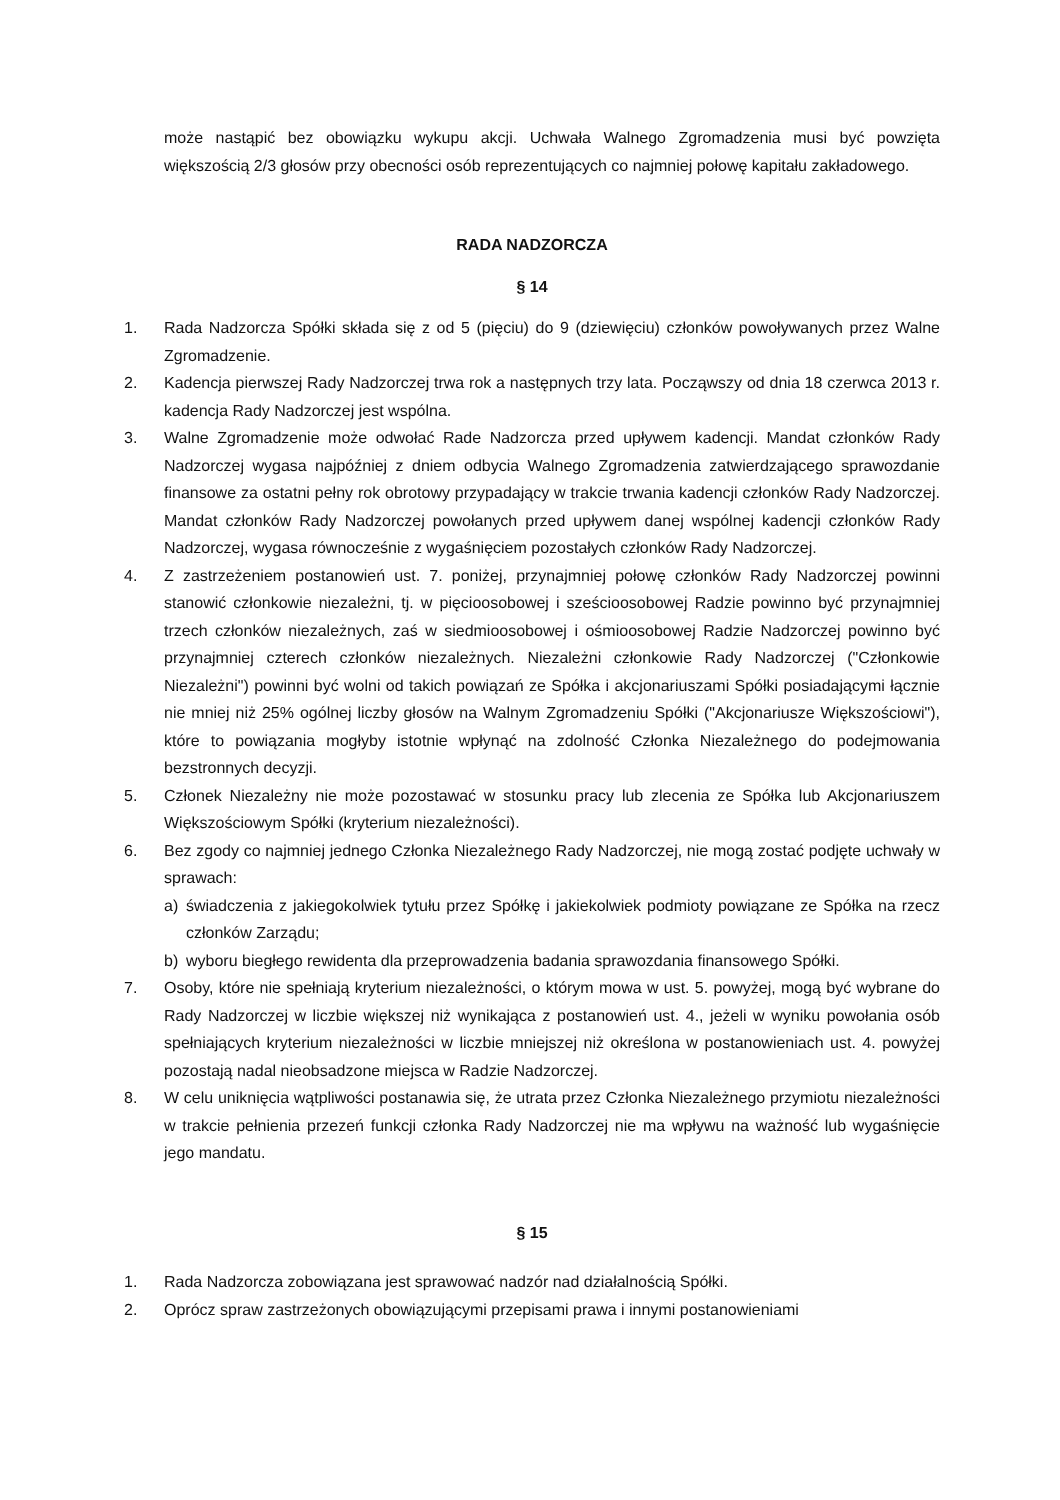może nastąpić bez obowiązku wykupu akcji. Uchwała Walnego Zgromadzenia musi być powzięta większością 2/3 głosów przy obecności osób reprezentujących co najmniej połowę kapitału zakładowego.
RADA NADZORCZA
§ 14
1. Rada Nadzorcza Spółki składa się z od 5 (pięciu) do 9 (dziewięciu) członków powoływanych przez Walne Zgromadzenie.
2. Kadencja pierwszej Rady Nadzorczej trwa rok a następnych trzy lata. Począwszy od dnia 18 czerwca 2013 r. kadencja Rady Nadzorczej jest wspólna.
3. Walne Zgromadzenie może odwołać Rade Nadzorcza przed upływem kadencji. Mandat członków Rady Nadzorczej wygasa najpóźniej z dniem odbycia Walnego Zgromadzenia zatwierdzającego sprawozdanie finansowe za ostatni pełny rok obrotowy przypadający w trakcie trwania kadencji członków Rady Nadzorczej. Mandat członków Rady Nadzorczej powołanych przed upływem danej wspólnej kadencji członków Rady Nadzorczej, wygasa równocześnie z wygaśnięciem pozostałych członków Rady Nadzorczej.
4. Z zastrzeżeniem postanowień ust. 7. poniżej, przynajmniej połowę członków Rady Nadzorczej powinni stanowić członkowie niezależni, tj. w pięcioosobowej i sześcioosobowej Radzie powinno być przynajmniej trzech członków niezależnych, zaś w siedmioosobowej i ośmioosobowej Radzie Nadzorczej powinno być przynajmniej czterech członków niezależnych. Niezależni członkowie Rady Nadzorczej ("Członkowie Niezależni") powinni być wolni od takich powiązań ze Spółka i akcjonariuszami Spółki posiadającymi łącznie nie mniej niż 25% ogólnej liczby głosów na Walnym Zgromadzeniu Spółki ("Akcjonariusze Większościowi"), które to powiązania mogłyby istotnie wpłynąć na zdolność Członka Niezależnego do podejmowania bezstronnych decyzji.
5. Członek Niezależny nie może pozostawać w stosunku pracy lub zlecenia ze Spółka lub Akcjonariuszem Większościowym Spółki (kryterium niezależności).
6. Bez zgody co najmniej jednego Członka Niezależnego Rady Nadzorczej, nie mogą zostać podjęte uchwały w sprawach:
a) świadczenia z jakiegokolwiek tytułu przez Spółkę i jakiekolwiek podmioty powiązane ze Spółka na rzecz członków Zarządu;
b) wyboru biegłego rewidenta dla przeprowadzenia badania sprawozdania finansowego Spółki.
7. Osoby, które nie spełniają kryterium niezależności, o którym mowa w ust. 5. powyżej, mogą być wybrane do Rady Nadzorczej w liczbie większej niż wynikająca z postanowień ust. 4., jeżeli w wyniku powołania osób spełniających kryterium niezależności w liczbie mniejszej niż określona w postanowieniach ust. 4. powyżej pozostają nadal nieobsadzone miejsca w Radzie Nadzorczej.
8. W celu uniknięcia wątpliwości postanawia się, że utrata przez Członka Niezależnego przymiotu niezależności w trakcie pełnienia przezeń funkcji członka Rady Nadzorczej nie ma wpływu na ważność lub wygaśnięcie jego mandatu.
§ 15
1. Rada Nadzorcza zobowiązana jest sprawować nadzór nad działalnością Spółki.
2. Oprócz spraw zastrzeżonych obowiązującymi przepisami prawa i innymi postanowieniami